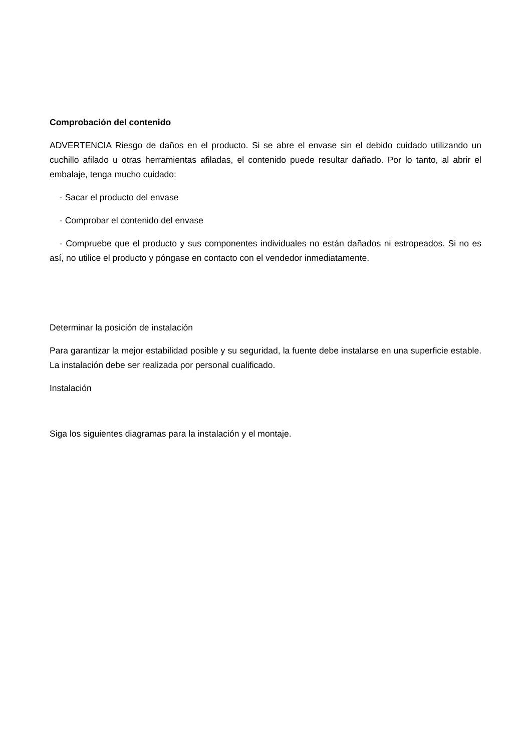Comprobación del contenido
ADVERTENCIA Riesgo de daños en el producto. Si se abre el envase sin el debido cuidado utilizando un cuchillo afilado u otras herramientas afiladas, el contenido puede resultar dañado. Por lo tanto, al abrir el embalaje, tenga mucho cuidado:
- Sacar el producto del envase
- Comprobar el contenido del envase
- Compruebe que el producto y sus componentes individuales no están dañados ni estropeados. Si no es así, no utilice el producto y póngase en contacto con el vendedor inmediatamente.
Determinar la posición de instalación
Para garantizar la mejor estabilidad posible y su seguridad, la fuente debe instalarse en una superficie estable. La instalación debe ser realizada por personal cualificado.
Instalación
Siga los siguientes diagramas para la instalación y el montaje.